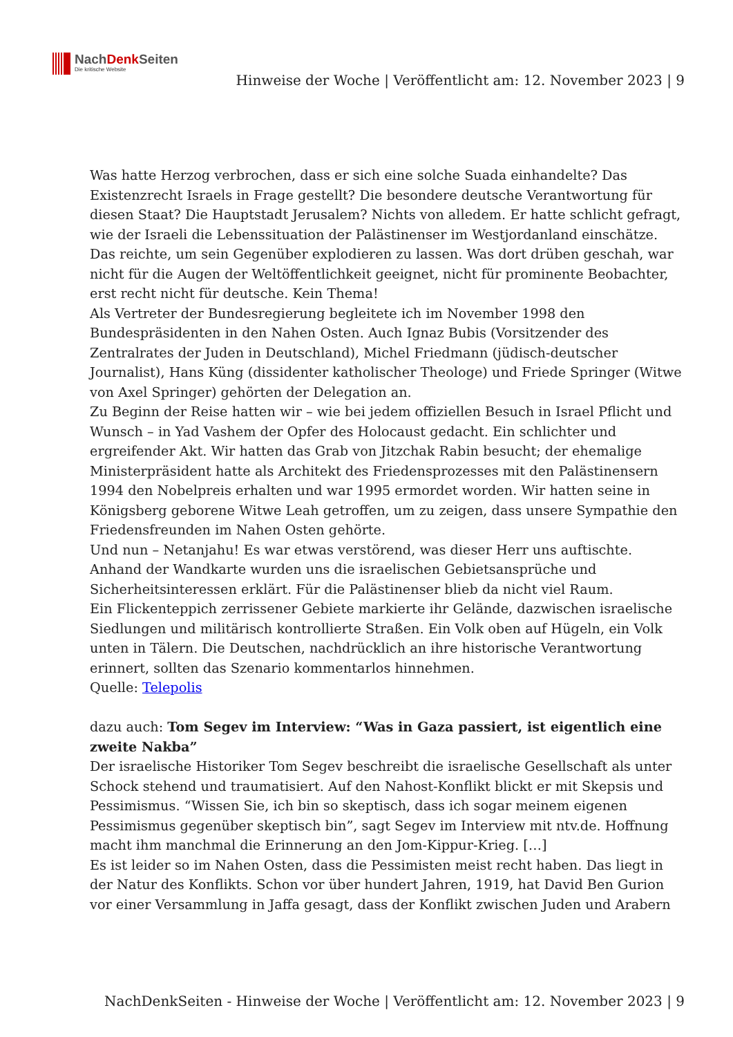NachDenk Seiten
Die kritische Website
Hinweise der Woche | Veröffentlicht am: 12. November 2023 | 9
Was hatte Herzog verbrochen, dass er sich eine solche Suada einhandelte? Das Existenzrecht Israels in Frage gestellt? Die besondere deutsche Verantwortung für diesen Staat? Die Hauptstadt Jerusalem? Nichts von alledem. Er hatte schlicht gefragt, wie der Israeli die Lebenssituation der Palästinenser im Westjordanland einschätze. Das reichte, um sein Gegenüber explodieren zu lassen. Was dort drüben geschah, war nicht für die Augen der Weltöffentlichkeit geeignet, nicht für prominente Beobachter, erst recht nicht für deutsche. Kein Thema!
Als Vertreter der Bundesregierung begleitete ich im November 1998 den Bundespräsidenten in den Nahen Osten. Auch Ignaz Bubis (Vorsitzender des Zentralrates der Juden in Deutschland), Michel Friedmann (jüdisch-deutscher Journalist), Hans Küng (dissidenter katholischer Theologe) und Friede Springer (Witwe von Axel Springer) gehörten der Delegation an.
Zu Beginn der Reise hatten wir – wie bei jedem offiziellen Besuch in Israel Pflicht und Wunsch – in Yad Vashem der Opfer des Holocaust gedacht. Ein schlichter und ergreifender Akt. Wir hatten das Grab von Jitzchak Rabin besucht; der ehemalige Ministerpräsident hatte als Architekt des Friedensprozesses mit den Palästinensern 1994 den Nobelpreis erhalten und war 1995 ermordet worden. Wir hatten seine in Königsberg geborene Witwe Leah getroffen, um zu zeigen, dass unsere Sympathie den Friedensfreunden im Nahen Osten gehörte.
Und nun – Netanjahu! Es war etwas verstörend, was dieser Herr uns auftischte. Anhand der Wandkarte wurden uns die israelischen Gebietsansprüche und Sicherheitsinteressen erklärt. Für die Palästinenser blieb da nicht viel Raum.
Ein Flickenteppich zerrissener Gebiete markierte ihr Gelände, dazwischen israelische Siedlungen und militärisch kontrollierte Straßen. Ein Volk oben auf Hügeln, ein Volk unten in Tälern. Die Deutschen, nachdrücklich an ihre historische Verantwortung erinnert, sollten das Szenario kommentarlos hinnehmen.
Quelle: Telepolis
dazu auch: Tom Segev im Interview: “Was in Gaza passiert, ist eigentlich eine zweite Nakba”
Der israelische Historiker Tom Segev beschreibt die israelische Gesellschaft als unter Schock stehend und traumatisiert. Auf den Nahost-Konflikt blickt er mit Skepsis und Pessimismus. “Wissen Sie, ich bin so skeptisch, dass ich sogar meinem eigenen Pessimismus gegenüber skeptisch bin”, sagt Segev im Interview mit ntv.de. Hoffnung macht ihm manchmal die Erinnerung an den Jom-Kippur-Krieg. […]
Es ist leider so im Nahen Osten, dass die Pessimisten meist recht haben. Das liegt in der Natur des Konflikts. Schon vor über hundert Jahren, 1919, hat David Ben Gurion vor einer Versammlung in Jaffa gesagt, dass der Konflikt zwischen Juden und Arabern
NachDenkSeiten - Hinweise der Woche | Veröffentlicht am: 12. November 2023 | 9